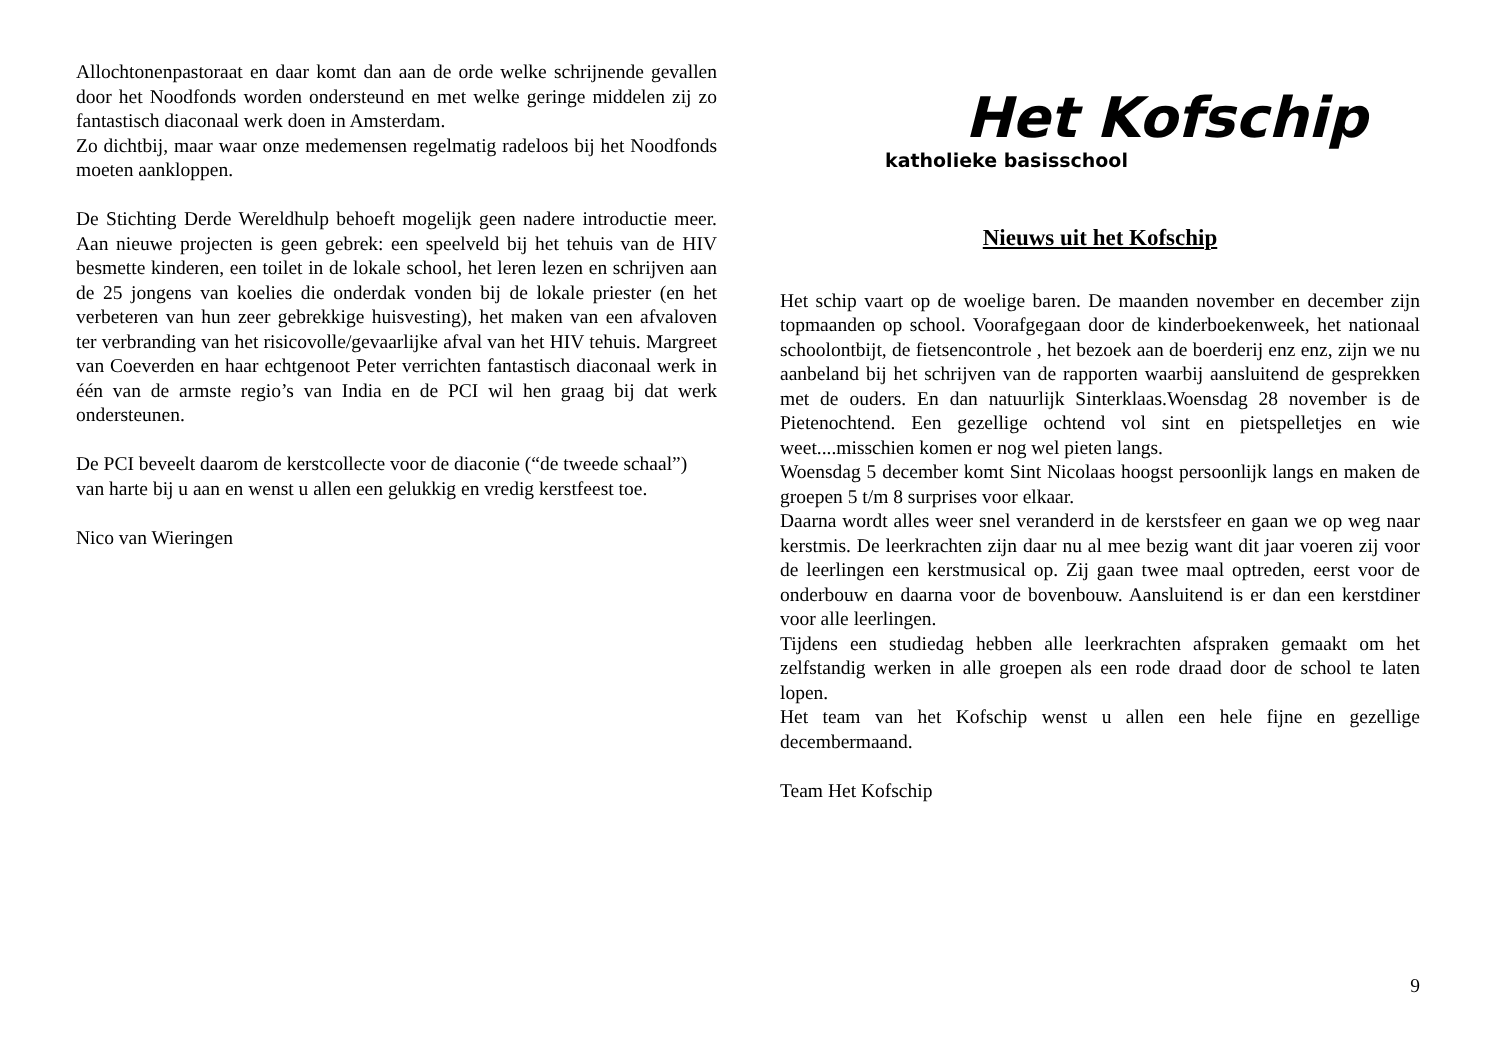Allochtonenpastoraat en daar komt dan aan de orde welke schrijnende gevallen door het Noodfonds worden ondersteund en met welke geringe middelen zij zo fantastisch diaconaal werk doen in Amsterdam.
Zo dichtbij, maar waar onze medemensen regelmatig radeloos bij het Noodfonds moeten aankloppen.
De Stichting Derde Wereldhulp behoeft mogelijk geen nadere introductie meer. Aan nieuwe projecten is geen gebrek: een speelveld bij het tehuis van de HIV besmette kinderen, een toilet in de lokale school, het leren lezen en schrijven aan de 25 jongens van koelies die onderdak vonden bij de lokale priester (en het verbeteren van hun zeer gebrekkige huisvesting), het maken van een afvaloven ter verbranding van het risicovolle/gevaarlijke afval van het HIV tehuis. Margreet van Coeverden en haar echtgenoot Peter verrichten fantastisch diaconaal werk in één van de armste regio’s van India en de PCI wil hen graag bij dat werk ondersteunen.
De PCI beveelt daarom de kerstcollecte voor de diaconie (“de tweede schaal”) van harte bij u aan en wenst u allen een gelukkig en vredig kerstfeest toe.
Nico van Wieringen
Het Kofschip
katholieke basisschool
Nieuws uit het Kofschip
Het schip vaart op de woelige baren. De maanden november en december zijn topmaanden op school. Voorafgegaan door de kinderboekenweek, het nationaal schoolontbijt, de fietsencontrole , het bezoek aan de boerderij enz enz, zijn we nu aanbeland bij het schrijven van de rapporten waarbij aansluitend de gesprekken met de ouders. En dan natuurlijk Sinterklaas.Woensdag 28 november is de Pietenochtend. Een gezellige ochtend vol sint en pietspelletjes en wie weet....misschien komen er nog wel pieten langs.
Woensdag 5 december komt Sint Nicolaas hoogst persoonlijk langs en maken de groepen 5 t/m 8 surprises voor elkaar.
Daarna wordt alles weer snel veranderd in de kerstsfeer en gaan we op weg naar kerstmis. De leerkrachten zijn daar nu al mee bezig want dit jaar voeren zij voor de leerlingen een kerstmusical op. Zij gaan twee maal optreden, eerst voor de onderbouw en daarna voor de bovenbouw. Aansluitend is er dan een kerstdiner voor alle leerlingen.
Tijdens een studiedag hebben alle leerkrachten afspraken gemaakt om het zelfstandig werken in alle groepen als een rode draad door de school te laten lopen.
Het team van het Kofschip wenst u allen een hele fijne en gezellige decembermaand.
Team Het Kofschip
9